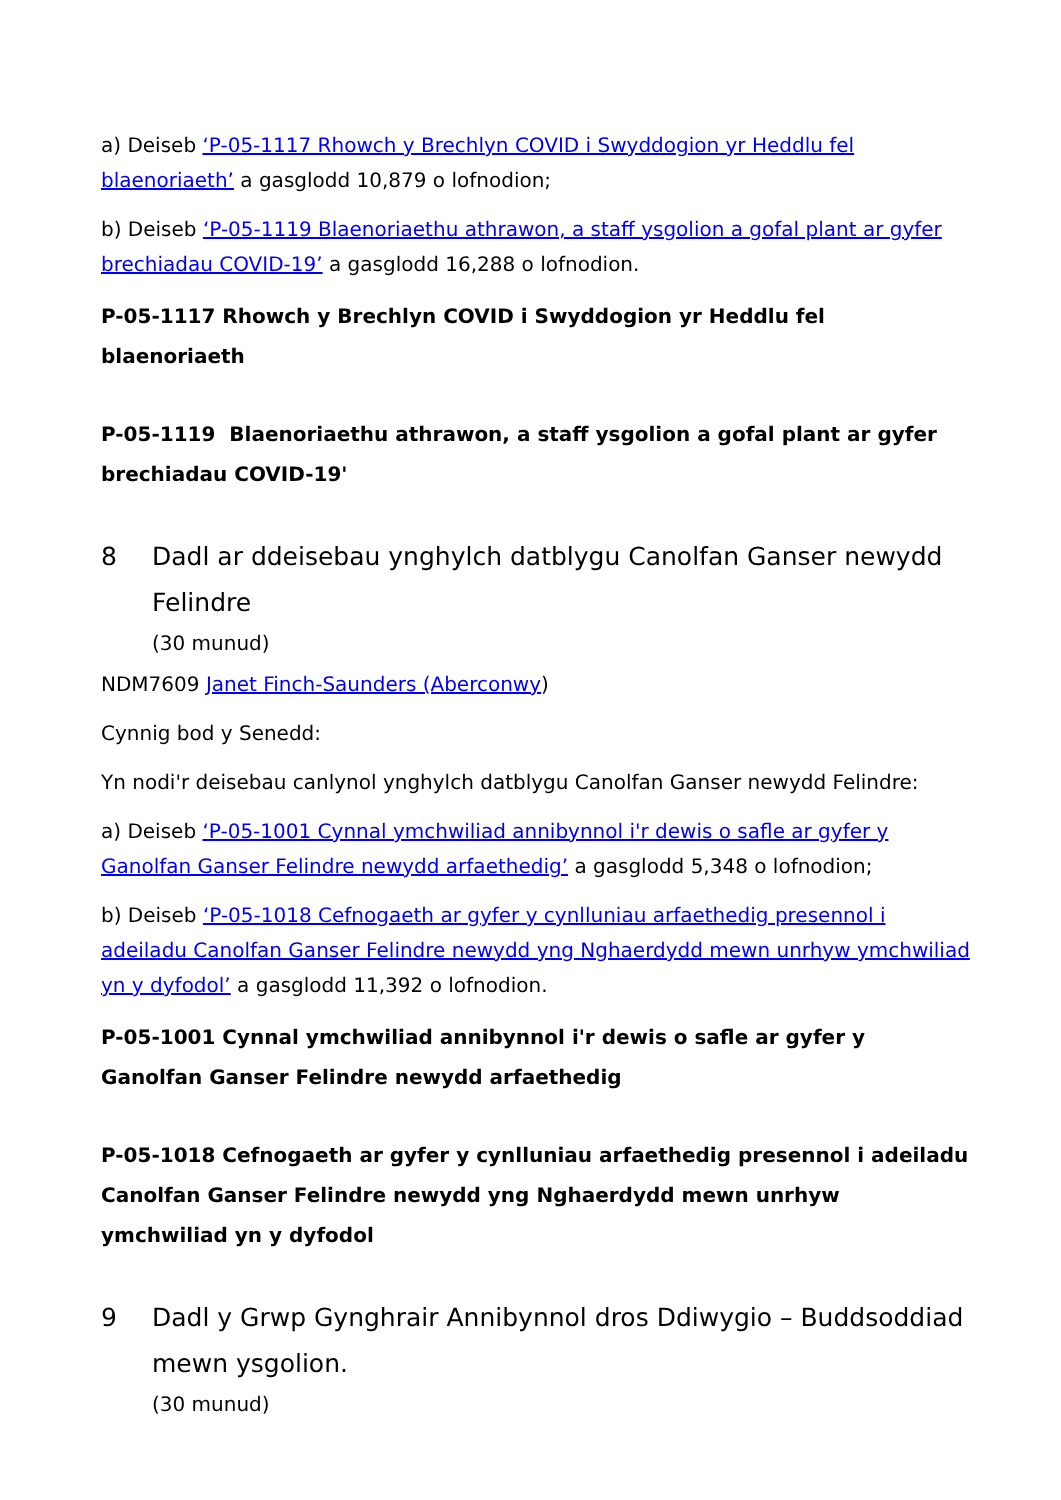a) Deiseb ‘P-05-1117 Rhowch y Brechlyn COVID i Swyddogion yr Heddlu fel blaenoriaeth’ a gasglodd 10,879 o lofnodion;
b) Deiseb ‘P-05-1119 Blaenoriaethu athrawon, a staff ysgolion a gofal plant ar gyfer brechiadau COVID-19’ a gasglodd 16,288 o lofnodion.
P-05-1117 Rhowch y Brechlyn COVID i Swyddogion yr Heddlu fel blaenoriaeth
P-05-1119 Blaenoriaethu athrawon, a staff ysgolion a gofal plant ar gyfer brechiadau COVID-19'
8 Dadl ar ddeisebau ynghylch datblygu Canolfan Ganser newydd Felindre
(30 munud)
NDM7609 Janet Finch-Saunders (Aberconwy)
Cynnig bod y Senedd:
Yn nodi'r deisebau canlynol ynghylch datblygu Canolfan Ganser newydd Felindre:
a) Deiseb ‘P-05-1001 Cynnal ymchwiliad annibynnol i'r dewis o safle ar gyfer y Ganolfan Ganser Felindre newydd arfaethedig’ a gasglodd 5,348 o lofnodion;
b) Deiseb ‘P-05-1018 Cefnogaeth ar gyfer y cynlluniau arfaethedig presennol i adeiladu Canolfan Ganser Felindre newydd yng Nghaerdydd mewn unrhyw ymchwiliad yn y dyfodol’ a gasglodd 11,392 o lofnodion.
P-05-1001 Cynnal ymchwiliad annibynnol i'r dewis o safle ar gyfer y Ganolfan Ganser Felindre newydd arfaethedig
P-05-1018 Cefnogaeth ar gyfer y cynlluniau arfaethedig presennol i adeiladu Canolfan Ganser Felindre newydd yng Nghaerdydd mewn unrhyw ymchwiliad yn y dyfodol
9 Dadl y Grwp Gynghrair Annibynnol dros Ddiwygio – Buddsoddiad mewn ysgolion.
(30 munud)